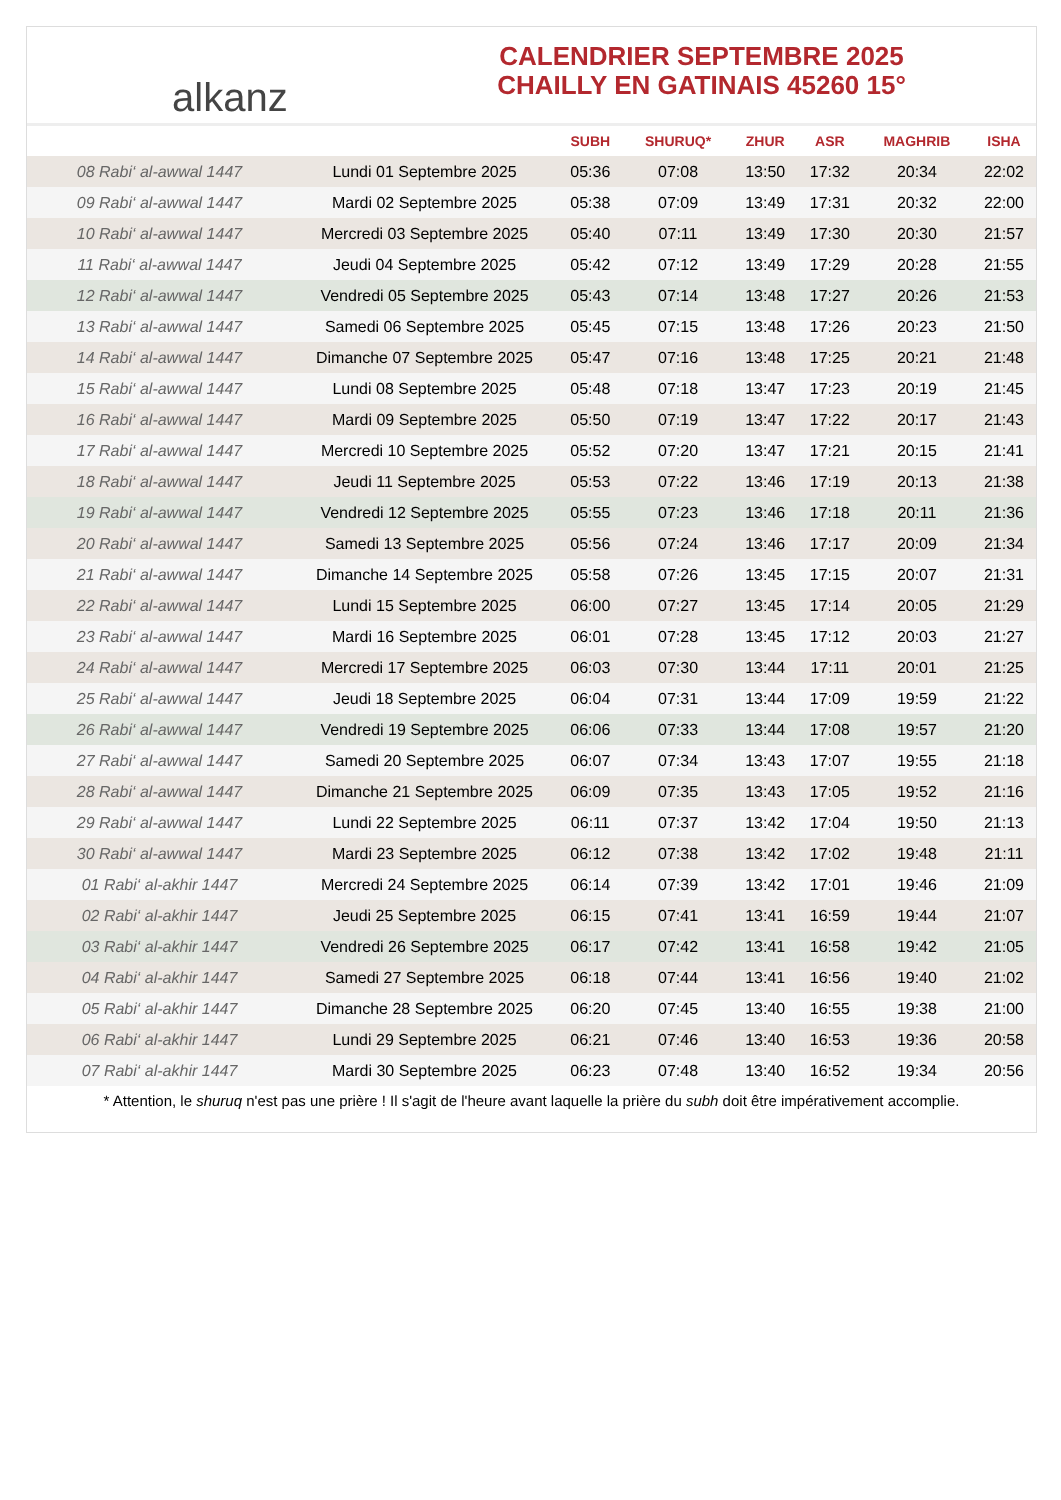alkanz
CALENDRIER SEPTEMBRE 2025
CHAILLY EN GATINAIS 45260 15°
| | | SUBH | SHURUQ* | ZHUR | ASR | MAGHRIB | ISHA |
| --- | --- | --- | --- | --- | --- | --- | --- |
| 08 Rabi‘ al-awwal 1447 | Lundi 01 Septembre 2025 | 05:36 | 07:08 | 13:50 | 17:32 | 20:34 | 22:02 |
| 09 Rabi‘ al-awwal 1447 | Mardi 02 Septembre 2025 | 05:38 | 07:09 | 13:49 | 17:31 | 20:32 | 22:00 |
| 10 Rabi‘ al-awwal 1447 | Mercredi 03 Septembre 2025 | 05:40 | 07:11 | 13:49 | 17:30 | 20:30 | 21:57 |
| 11 Rabi‘ al-awwal 1447 | Jeudi 04 Septembre 2025 | 05:42 | 07:12 | 13:49 | 17:29 | 20:28 | 21:55 |
| 12 Rabi‘ al-awwal 1447 | Vendredi 05 Septembre 2025 | 05:43 | 07:14 | 13:48 | 17:27 | 20:26 | 21:53 |
| 13 Rabi‘ al-awwal 1447 | Samedi 06 Septembre 2025 | 05:45 | 07:15 | 13:48 | 17:26 | 20:23 | 21:50 |
| 14 Rabi‘ al-awwal 1447 | Dimanche 07 Septembre 2025 | 05:47 | 07:16 | 13:48 | 17:25 | 20:21 | 21:48 |
| 15 Rabi‘ al-awwal 1447 | Lundi 08 Septembre 2025 | 05:48 | 07:18 | 13:47 | 17:23 | 20:19 | 21:45 |
| 16 Rabi‘ al-awwal 1447 | Mardi 09 Septembre 2025 | 05:50 | 07:19 | 13:47 | 17:22 | 20:17 | 21:43 |
| 17 Rabi‘ al-awwal 1447 | Mercredi 10 Septembre 2025 | 05:52 | 07:20 | 13:47 | 17:21 | 20:15 | 21:41 |
| 18 Rabi‘ al-awwal 1447 | Jeudi 11 Septembre 2025 | 05:53 | 07:22 | 13:46 | 17:19 | 20:13 | 21:38 |
| 19 Rabi‘ al-awwal 1447 | Vendredi 12 Septembre 2025 | 05:55 | 07:23 | 13:46 | 17:18 | 20:11 | 21:36 |
| 20 Rabi‘ al-awwal 1447 | Samedi 13 Septembre 2025 | 05:56 | 07:24 | 13:46 | 17:17 | 20:09 | 21:34 |
| 21 Rabi‘ al-awwal 1447 | Dimanche 14 Septembre 2025 | 05:58 | 07:26 | 13:45 | 17:15 | 20:07 | 21:31 |
| 22 Rabi‘ al-awwal 1447 | Lundi 15 Septembre 2025 | 06:00 | 07:27 | 13:45 | 17:14 | 20:05 | 21:29 |
| 23 Rabi‘ al-awwal 1447 | Mardi 16 Septembre 2025 | 06:01 | 07:28 | 13:45 | 17:12 | 20:03 | 21:27 |
| 24 Rabi‘ al-awwal 1447 | Mercredi 17 Septembre 2025 | 06:03 | 07:30 | 13:44 | 17:11 | 20:01 | 21:25 |
| 25 Rabi‘ al-awwal 1447 | Jeudi 18 Septembre 2025 | 06:04 | 07:31 | 13:44 | 17:09 | 19:59 | 21:22 |
| 26 Rabi‘ al-awwal 1447 | Vendredi 19 Septembre 2025 | 06:06 | 07:33 | 13:44 | 17:08 | 19:57 | 21:20 |
| 27 Rabi‘ al-awwal 1447 | Samedi 20 Septembre 2025 | 06:07 | 07:34 | 13:43 | 17:07 | 19:55 | 21:18 |
| 28 Rabi‘ al-awwal 1447 | Dimanche 21 Septembre 2025 | 06:09 | 07:35 | 13:43 | 17:05 | 19:52 | 21:16 |
| 29 Rabi‘ al-awwal 1447 | Lundi 22 Septembre 2025 | 06:11 | 07:37 | 13:42 | 17:04 | 19:50 | 21:13 |
| 30 Rabi‘ al-awwal 1447 | Mardi 23 Septembre 2025 | 06:12 | 07:38 | 13:42 | 17:02 | 19:48 | 21:11 |
| 01 Rabi‘ al-akhir 1447 | Mercredi 24 Septembre 2025 | 06:14 | 07:39 | 13:42 | 17:01 | 19:46 | 21:09 |
| 02 Rabi‘ al-akhir 1447 | Jeudi 25 Septembre 2025 | 06:15 | 07:41 | 13:41 | 16:59 | 19:44 | 21:07 |
| 03 Rabi‘ al-akhir 1447 | Vendredi 26 Septembre 2025 | 06:17 | 07:42 | 13:41 | 16:58 | 19:42 | 21:05 |
| 04 Rabi‘ al-akhir 1447 | Samedi 27 Septembre 2025 | 06:18 | 07:44 | 13:41 | 16:56 | 19:40 | 21:02 |
| 05 Rabi‘ al-akhir 1447 | Dimanche 28 Septembre 2025 | 06:20 | 07:45 | 13:40 | 16:55 | 19:38 | 21:00 |
| 06 Rabi‘ al-akhir 1447 | Lundi 29 Septembre 2025 | 06:21 | 07:46 | 13:40 | 16:53 | 19:36 | 20:58 |
| 07 Rabi‘ al-akhir 1447 | Mardi 30 Septembre 2025 | 06:23 | 07:48 | 13:40 | 16:52 | 19:34 | 20:56 |
* Attention, le shuruq n'est pas une prière ! Il s'agit de l'heure avant laquelle la prière du subh doit être impérativement accomplie.